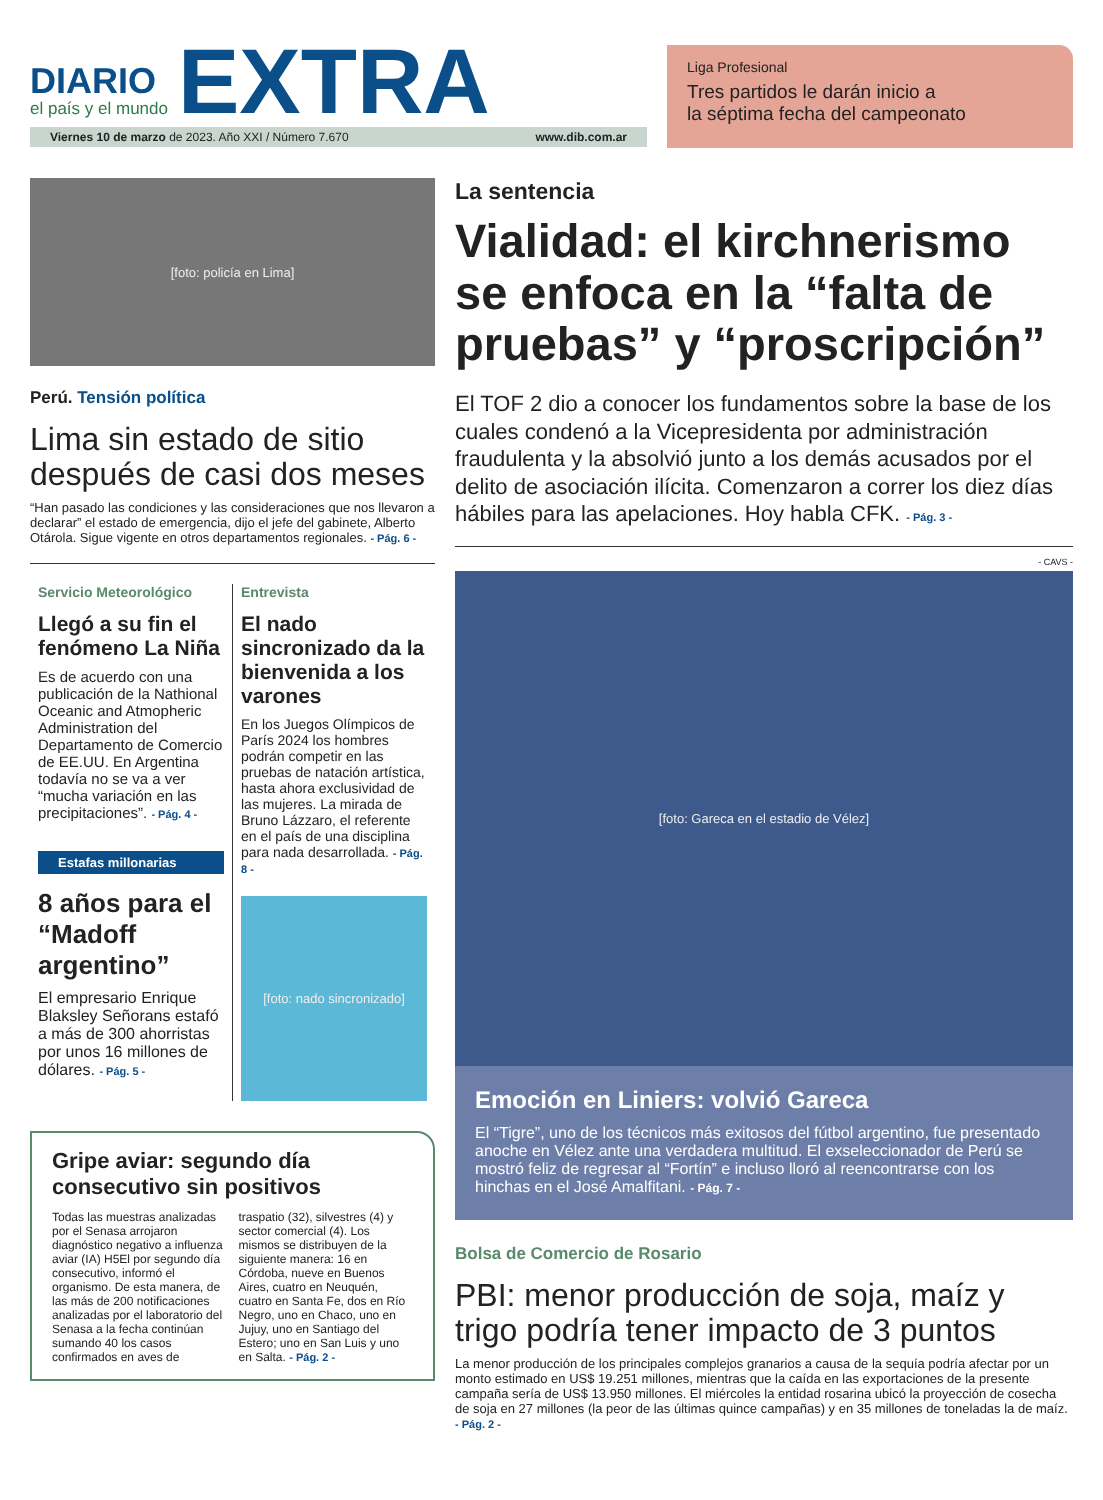DIARIO
el país y el mundo
EXTRA
Viernes 10 de marzo de 2023. Año XXI / Número 7.670 www.dib.com.ar
Liga Profesional
Tres partidos le darán inicio a
la séptima fecha del campeonato
[foto: policía en Lima]
Perú. Tensión política
Lima sin estado de sitio después de casi dos meses
“Han pasado las condiciones y las consideraciones que nos llevaron a declarar” el estado de emergencia, dijo el jefe del gabinete, Alberto Otárola. Sigue vigente en otros departamentos regionales. - Pág. 6 -
Servicio Meteorológico
Llegó a su fin el fenómeno La Niña
Es de acuerdo con una publicación de la Nathional Oceanic and Atmopheric Administration del Departamento de Comercio de EE.UU. En Argentina todavía no se va a ver “mucha variación en las precipitaciones”. - Pág. 4 -
Estafas millonarias
8 años para el “Madoff argentino”
El empresario Enrique Blaksley Señorans estafó a más de 300 ahorristas por unos 16 millones de dólares. - Pág. 5 -
Entrevista
El nado sincronizado da la bienvenida a los varones
En los Juegos Olímpicos de París 2024 los hombres podrán competir en las pruebas de natación artística, hasta ahora exclusividad de las mujeres. La mirada de Bruno Lázzaro, el referente en el país de una disciplina para nada desarrollada. - Pág. 8 -
[foto: nado sincronizado]
Gripe aviar: segundo día consecutivo sin positivos
Todas las muestras analizadas por el Senasa arrojaron diagnóstico negativo a influenza aviar (IA) H5El por segundo día consecutivo, informó el organismo. De esta manera, de las más de 200 notificaciones analizadas por el laboratorio del Senasa a la fecha continúan sumando 40 los casos confirmados en aves de traspatio (32), silvestres (4) y sector comercial (4). Los mismos se distribuyen de la siguiente manera: 16 en Córdoba, nueve en Buenos Aires, cuatro en Neuquén, cuatro en Santa Fe, dos en Río Negro, uno en Chaco, uno en Jujuy, uno en Santiago del Estero; uno en San Luis y uno en Salta. - Pág. 2 -
La sentencia
Vialidad: el kirchnerismo se enfoca en la “falta de pruebas” y “proscripción”
El TOF 2 dio a conocer los fundamentos sobre la base de los cuales condenó a la Vicepresidenta por administración fraudulenta y la absolvió junto a los demás acusados por el delito de asociación ilícita. Comenzaron a correr los diez días hábiles para las apelaciones. Hoy habla CFK. - Pág. 3 -
- CAVS -
[foto: Gareca en el estadio de Vélez]
Emoción en Liniers: volvió Gareca
El “Tigre”, uno de los técnicos más exitosos del fútbol argentino, fue presentado anoche en Vélez ante una verdadera multitud. El exseleccionador de Perú se mostró feliz de regresar al “Fortín” e incluso lloró al reencontrarse con los hinchas en el José Amalfitani. - Pág. 7 -
Bolsa de Comercio de Rosario
PBI: menor producción de soja, maíz y trigo podría tener impacto de 3 puntos
La menor producción de los principales complejos granarios a causa de la sequía podría afectar por un monto estimado en US$ 19.251 millones, mientras que la caída en las exportaciones de la presente campaña sería de US$ 13.950 millones. El miércoles la entidad rosarina ubicó la proyección de cosecha de soja en 27 millones (la peor de las últimas quince campañas) y en 35 millones de toneladas la de maíz. - Pág. 2 -